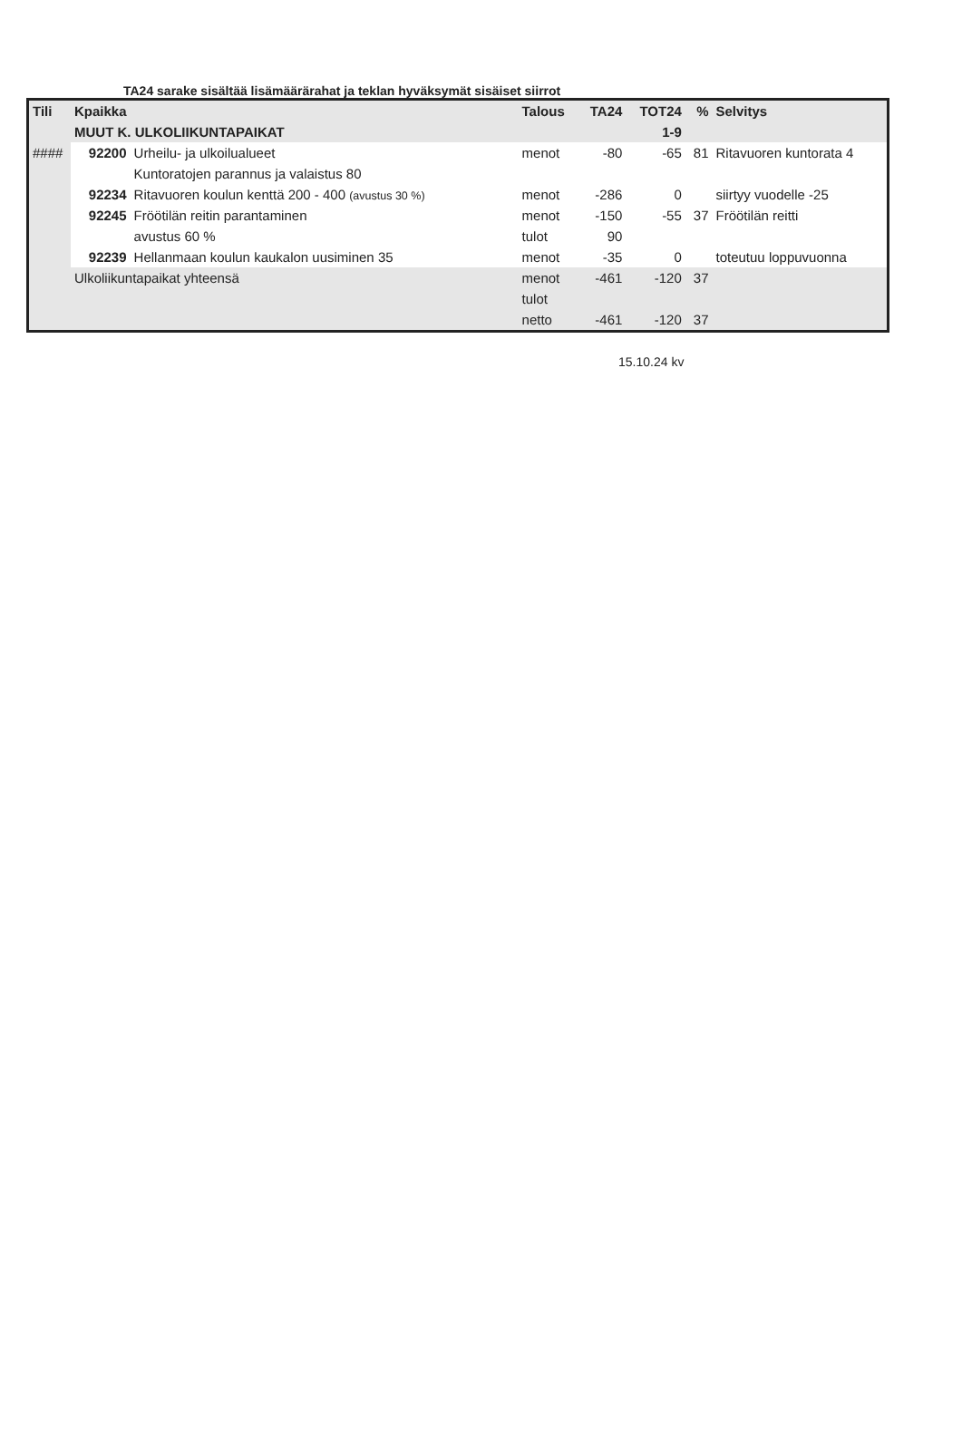TA24 sarake sisältää lisämäärärahat ja teklan hyväksymät sisäiset siirrot
| Tili | Kpaikka | | Talous | TA24 | TOT24 | % | Selvitys |
| --- | --- | --- | --- | --- | --- | --- | --- |
| | MUUT K. ULKOLIIKUNTAPAIKAT | | | | 1-9 | | |
| #### | 92200 | Urheilu- ja ulkoilualueet | menot | -80 | -65 | 81 | Ritavuoren kuntorata 4 |
| | | Kuntoratojen parannus ja valaistus 80 | | | | | |
| | 92234 | Ritavuoren koulun kenttä 200 - 400 (avustus 30 %) | menot | -286 | 0 | | siirtyy vuodelle -25 |
| | 92245 | Fröötilän reitin parantaminen | menot | -150 | -55 | 37 | Fröötilän reitti |
| | | avustus 60 % | tulot | 90 | | | |
| | 92239 | Hellanmaan koulun kaukalon uusiminen 35 | menot | -35 | 0 | | toteutuu loppuvuonna |
| | Ulkoliikuntapaikat yhteensä | | menot | -461 | -120 | 37 | |
| | | | tulot | | | | |
| | | | netto | -461 | -120 | 37 | |
15.10.24 kv